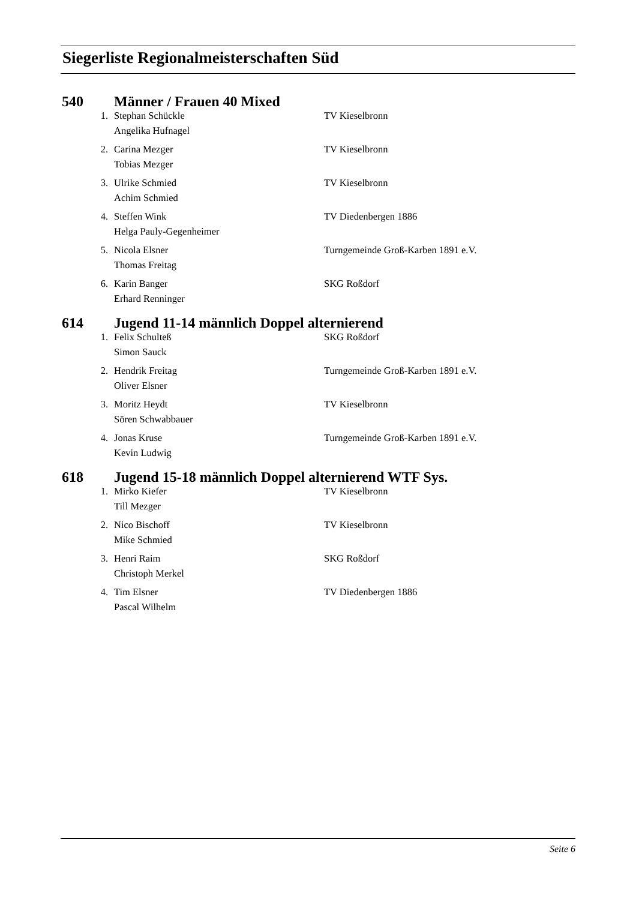Siegerliste Regionalmeisterschaften Süd
540 Männer / Frauen 40 Mixed
| 1. | Stephan Schückle | TV Kieselbronn |
| | Angelika Hufnagel | |
| 2. | Carina Mezger | TV Kieselbronn |
| | Tobias Mezger | |
| 3. | Ulrike Schmied | TV Kieselbronn |
| | Achim Schmied | |
| 4. | Steffen Wink | TV Diedenbergen 1886 |
| | Helga Pauly-Gegenheimer | |
| 5. | Nicola Elsner | Turngemeinde Groß-Karben 1891 e.V. |
| | Thomas Freitag | |
| 6. | Karin Banger | SKG Roßdorf |
| | Erhard Renninger | |
614 Jugend 11-14 männlich Doppel alternierend
| 1. | Felix Schulteß | SKG Roßdorf |
| | Simon Sauck | |
| 2. | Hendrik Freitag | Turngemeinde Groß-Karben 1891 e.V. |
| | Oliver Elsner | |
| 3. | Moritz Heydt | TV Kieselbronn |
| | Sören Schwabbauer | |
| 4. | Jonas Kruse | Turngemeinde Groß-Karben 1891 e.V. |
| | Kevin Ludwig | |
618 Jugend 15-18 männlich Doppel alternierend WTF Sys.
| 1. | Mirko Kiefer | TV Kieselbronn |
| | Till Mezger | |
| 2. | Nico Bischoff | TV Kieselbronn |
| | Mike Schmied | |
| 3. | Henri Raim | SKG Roßdorf |
| | Christoph Merkel | |
| 4. | Tim Elsner | TV Diedenbergen 1886 |
| | Pascal Wilhelm | |
Seite 6